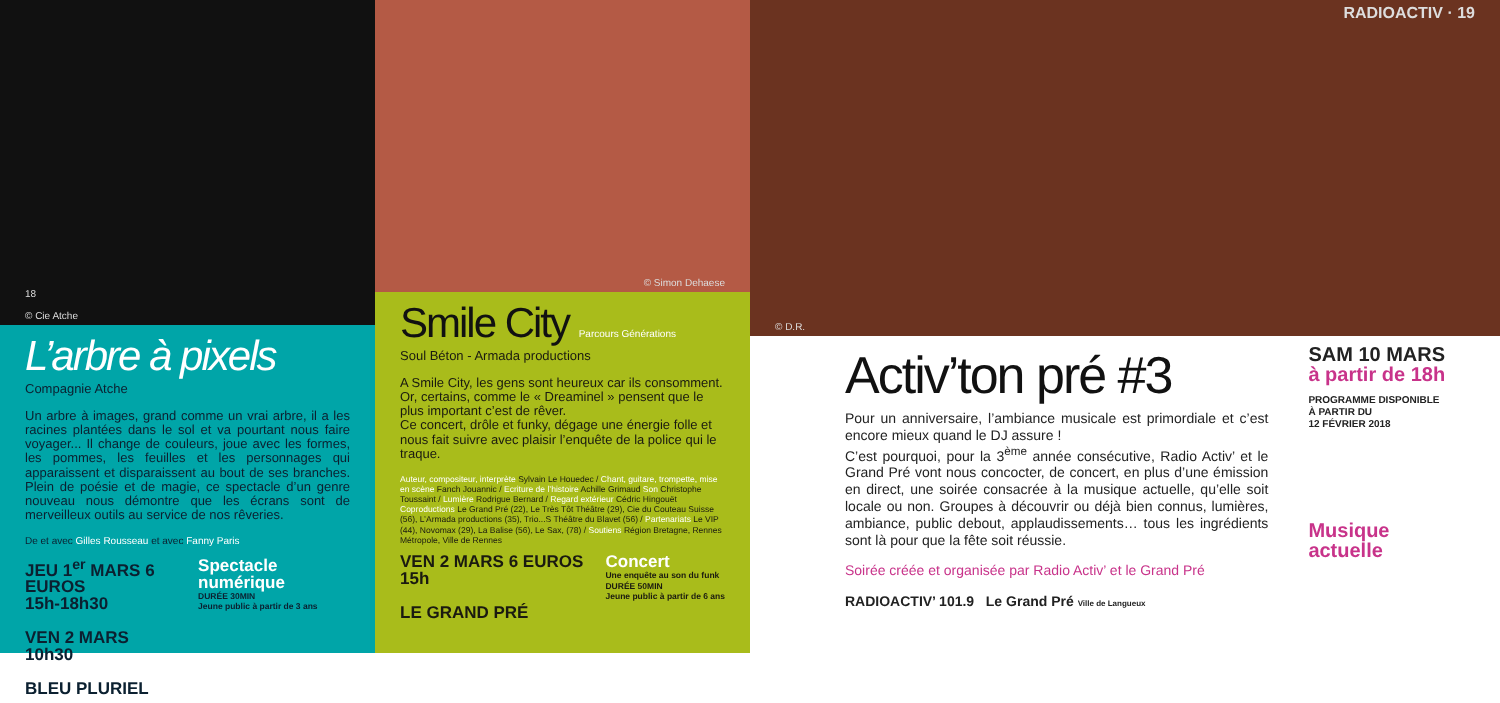18
© Cie Atche
L’arbre à pixels
Compagnie Atche
Un arbre à images, grand comme un vrai arbre, il a les racines plantées dans le sol et va pourtant nous faire voyager... Il change de couleurs, joue avec les formes, les pommes, les feuilles et les personnages qui apparaissent et disparaissent au bout de ses branches. Plein de poésie et de magie, ce spectacle d’un genre nouveau nous démontre que les écrans sont de merveilleux outils au service de nos rêveries.
De et avec Gilles Rousseau et avec Fanny Paris
JEU 1<sup>er</sup> MARS 6 EUROS
15h-18h30
VEN 2 MARS
10h30
BLEU PLURIEL
Spectacle numérique
DURÉE 30MIN
Jeune public à partir de 3 ans
© Simon Dehaese
Smile City Parcours Générations
Soul Béton - Armada productions
A Smile City, les gens sont heureux car ils consomment. Or, certains, comme le « Dreaminel » pensent que le plus important c’est de rêver.
Ce concert, drôle et funky, dégage une énergie folle et nous fait suivre avec plaisir l’enquête de la police qui le traque.
Auteur, compositeur, interprète Sylvain Le Houedec / Chant, guitare, trompette, mise en scène Fanch Jouannic / Ecriture de l’histoire Achille Grimaud Son Christophe Toussaint / Lumière Rodrigue Bernard / Regard extérieur Cédric Hingouët
Coproductions Le Grand Pré (22), Le Très Tôt Théâtre (29), Cie du Couteau Suisse (56), L’Armada productions (35), Trio...S Théâtre du Blavet (56) / Partenariats Le VIP (44), Novomax (29), La Balise (56), Le Sax, (78) / Soutiens Région Bretagne, Rennes Métropole, Ville de Rennes
VEN 2 MARS 6 EUROS
15h
LE GRAND PRÉ
Concert
Une enquête au son du funk
DURÉE 50MIN
Jeune public à partir de 6 ans
© D.R. RADIOACTIV · 19
Activ’ton pré #3
Pour un anniversaire, l’ambiance musicale est primordiale et c’est encore mieux quand le DJ assure !
C’est pourquoi, pour la 3<sup>ème</sup> année consécutive, Radio Activ’ et le Grand Pré vont nous concocter, de concert, en plus d’une émission en direct, une soirée consacrée à la musique actuelle, qu’elle soit locale ou non. Groupes à découvrir ou déjà bien connus, lumières, ambiance, public debout, applaudissements… tous les ingrédients sont là pour que la fête soit réussie.
Soirée créée et organisée par Radio Activ’ et le Grand Pré
RADIOACTIV’ 101.9 Le Grand Pré Ville de Langueux
SAM 10 MARS
à partir de 18h
PROGRAMME DISPONIBLE
À PARTIR DU
12 FÉVRIER 2018
Musique actuelle